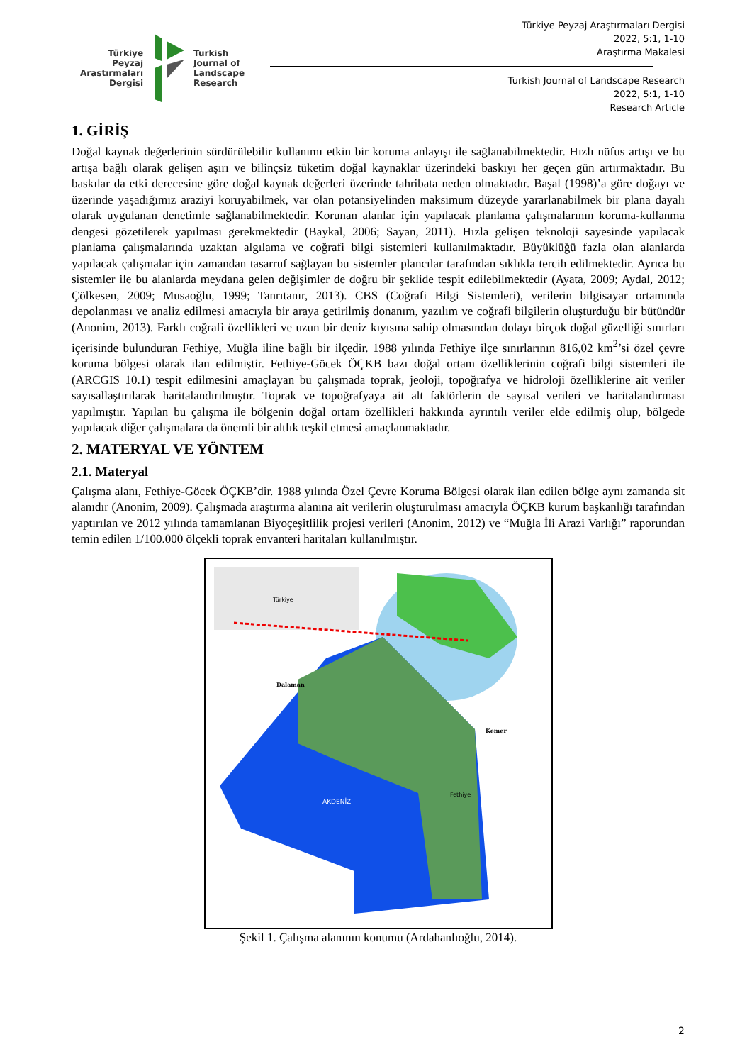Türkiye
Peyzaj
Arastırmaları
Dergisi
Turkish
Journal of
Landscape
Research
Türkiye Peyzaj Araştırmaları Dergisi
2022, 5:1, 1-10
Araştırma Makalesi
Turkish Journal of Landscape Research
2022, 5:1, 1-10
Research Article
1. GİRİŞ
Doğal kaynak değerlerinin sürdürülebilir kullanımı etkin bir koruma anlayışı ile sağlanabilmektedir. Hızlı nüfus artışı ve bu artışa bağlı olarak gelişen aşırı ve bilinçsiz tüketim doğal kaynaklar üzerindeki baskıyı her geçen gün artırmaktadır. Bu baskılar da etki derecesine göre doğal kaynak değerleri üzerinde tahribata neden olmaktadır. Başal (1998)’a göre doğayı ve üzerinde yaşadığımız araziyi koruyabilmek, var olan potansiyelinden maksimum düzeyde yararlanabilmek bir plana dayalı olarak uygulanan denetimle sağlanabilmektedir. Korunan alanlar için yapılacak planlama çalışmalarının koruma-kullanma dengesi gözetilerek yapılması gerekmektedir (Baykal, 2006; Sayan, 2011). Hızla gelişen teknoloji sayesinde yapılacak planlama çalışmalarında uzaktan algılama ve coğrafi bilgi sistemleri kullanılmaktadır. Büyüklüğü fazla olan alanlarda yapılacak çalışmalar için zamandan tasarruf sağlayan bu sistemler plancılar tarafından sıklıkla tercih edilmektedir. Ayrıca bu sistemler ile bu alanlarda meydana gelen değişimler de doğru bir şeklide tespit edilebilmektedir (Ayata, 2009; Aydal, 2012; Çölkesen, 2009; Musaoğlu, 1999; Tanrıtanır, 2013). CBS (Coğrafi Bilgi Sistemleri), verilerin bilgisayar ortamında depolanması ve analiz edilmesi amacıyla bir araya getirilmiş donanım, yazılım ve coğrafi bilgilerin oluşturduğu bir bütündür (Anonim, 2013). Farklı coğrafi özellikleri ve uzun bir deniz kıyısına sahip olmasından dolayı birçok doğal güzelliği sınırları içerisinde bulunduran Fethiye, Muğla iline bağlı bir ilçedir. 1988 yılında Fethiye ilçe sınırlarının 816,02 km<sup>2</sup>’si özel çevre koruma bölgesi olarak ilan edilmiştir. Fethiye-Göcek ÖÇKB bazı doğal ortam özelliklerinin coğrafi bilgi sistemleri ile (ARCGIS 10.1) tespit edilmesini amaçlayan bu çalışmada toprak, jeoloji, topoğrafya ve hidroloji özelliklerine ait veriler sayısallaştırılarak haritalandırılmıştır. Toprak ve topoğrafyaya ait alt faktörlerin de sayısal verileri ve haritalandırması yapılmıştır. Yapılan bu çalışma ile bölgenin doğal ortam özellikleri hakkında ayrıntılı veriler elde edilmiş olup, bölgede yapılacak diğer çalışmalara da önemli bir altlık teşkil etmesi amaçlanmaktadır.
2. MATERYAL VE YÖNTEM
2.1. Materyal
Çalışma alanı, Fethiye-Göcek ÖÇKB’dir. 1988 yılında Özel Çevre Koruma Bölgesi olarak ilan edilen bölge aynı zamanda sit alanıdır (Anonim, 2009). Çalışmada araştırma alanına ait verilerin oluşturulması amacıyla ÖÇKB kurum başkanlığı tarafından yaptırılan ve 2012 yılında tamamlanan Biyoçeşitlilik projesi verileri (Anonim, 2012) ve “Muğla İli Arazi Varlığı” raporundan temin edilen 1/100.000 ölçekli toprak envanteri haritaları kullanılmıştır.
AKDENİZ
Dalaman
Kemer
Fethiye
Türkiye
Şekil 1. Çalışma alanının konumu (Ardahanlıoğlu, 2014).
2